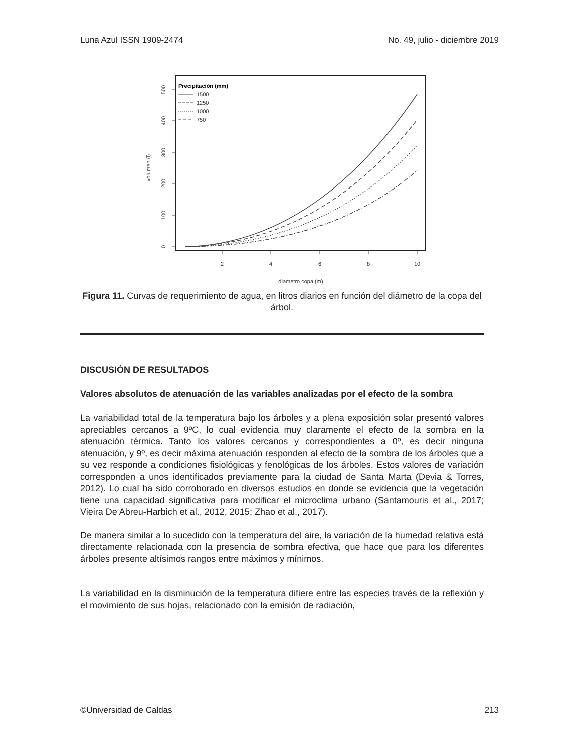Luna Azul ISSN 1909-2474 No. 49, julio - diciembre 2019
2
4
6
8
10
diametro copa (m)
0
100
200
300
400
500
volumen (l)
Precipitación (mm)
1500
1250
1000
750
Figura 11. Curvas de requerimiento de agua, en litros diarios en función del diámetro de la copa del árbol.
DISCUSIÓN DE RESULTADOS
Valores absolutos de atenuación de las variables analizadas por el efecto de la sombra
La variabilidad total de la temperatura bajo los árboles y a plena exposición solar presentó valores apreciables cercanos a 9ºC, lo cual evidencia muy claramente el efecto de la sombra en la atenuación térmica. Tanto los valores cercanos y correspondientes a 0º, es decir ninguna atenuación, y 9º, es decir máxima atenuación responden al efecto de la sombra de los árboles que a su vez responde a condiciones fisiológicas y fenológicas de los árboles. Estos valores de variación corresponden a unos identificados previamente para la ciudad de Santa Marta (Devia & Torres, 2012). Lo cual ha sido corroborado en diversos estudios en donde se evidencia que la vegetación tiene una capacidad significativa para modificar el microclima urbano (Santamouris et al., 2017; Vieira De Abreu-Harbich et al., 2012, 2015; Zhao et al., 2017).
De manera similar a lo sucedido con la temperatura del aire, la variación de la humedad relativa está directamente relacionada con la presencia de sombra efectiva, que hace que para los diferentes árboles presente altísimos rangos entre máximos y mínimos.
La variabilidad en la disminución de la temperatura difiere entre las especies través de la reflexión y el movimiento de sus hojas, relacionado con la emisión de radiación,
©Universidad de Caldas 213